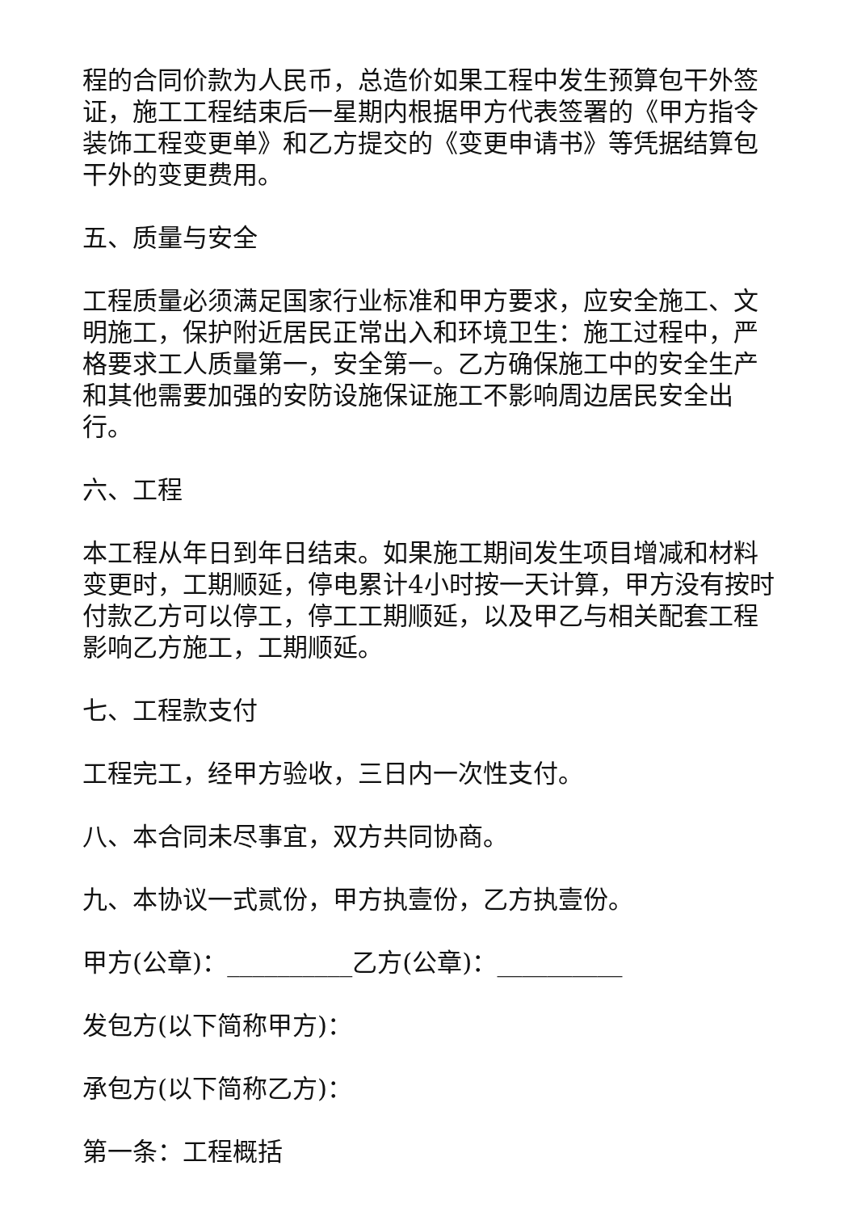程的合同价款为人民币，总造价如果工程中发生预算包干外签证，施工工程结束后一星期内根据甲方代表签署的《甲方指令装饰工程变更单》和乙方提交的《变更申请书》等凭据结算包干外的变更费用。
五、质量与安全
工程质量必须满足国家行业标准和甲方要求，应安全施工、文明施工，保护附近居民正常出入和环境卫生：施工过程中，严格要求工人质量第一，安全第一。乙方确保施工中的安全生产和其他需要加强的安防设施保证施工不影响周边居民安全出行。
六、工程
本工程从年日到年日结束。如果施工期间发生项目增减和材料变更时，工期顺延，停电累计4小时按一天计算，甲方没有按时付款乙方可以停工，停工工期顺延，以及甲乙与相关配套工程影响乙方施工，工期顺延。
七、工程款支付
工程完工，经甲方验收，三日内一次性支付。
八、本合同未尽事宜，双方共同协商。
九、本协议一式贰份，甲方执壹份，乙方执壹份。
甲方(公章)：__________乙方(公章)：__________
发包方(以下简称甲方)：
承包方(以下简称乙方)：
第一条：工程概括